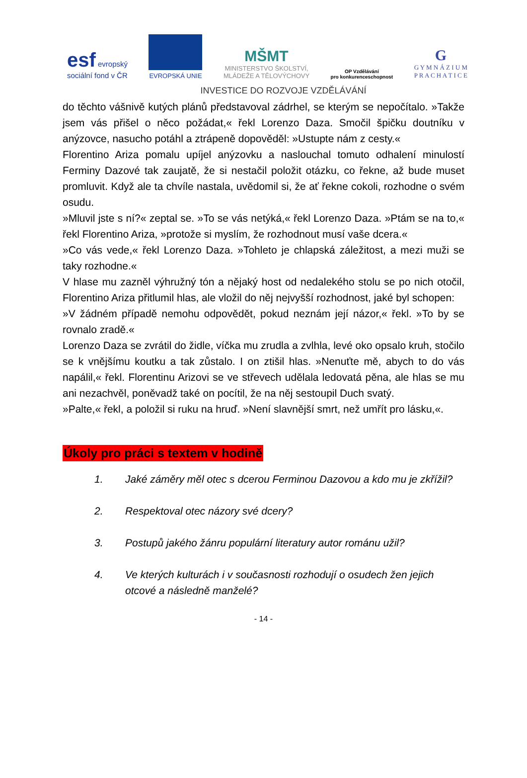esf evropský
sociální fond v ČR
EVROPSKÁ UNIE
MŠMT
MINISTERSTVO ŠKOLSTVÍ,
MLÁDEŽE A TĚLOVÝCHOVY
OP Vzdělávání
pro konkurenceschopnost
G
G Y M N Á Z I U M
P R A C H A T I C E
INVESTICE DO ROZVOJE VZDĚLÁVÁNÍ
do těchto vášnivě kutých plánů představoval zádrhel, se kterým se nepočítalo. »Takže jsem vás přišel o něco požádat,« řekl Lorenzo Daza. Smočil špičku doutníku v anýzovce, nasucho potáhl a ztrápeně dopověděl: »Ustupte nám z cesty.«
Florentino Ariza pomalu upíjel anýzovku a naslouchal tomuto odhalení minulostí Ferminy Dazové tak zaujatě, že si nestačil položit otázku, co řekne, až bude muset promluvit. Když ale ta chvíle nastala, uvědomil si, že ať řekne cokoli, rozhodne o svém osudu.
»Mluvil jste s ní?« zeptal se. »To se vás netýká,« řekl Lorenzo Daza. »Ptám se na to,« řekl Florentino Ariza, »protože si myslím, že rozhodnout musí vaše dcera.«
»Co vás vede,« řekl Lorenzo Daza. »Tohleto je chlapská záležitost, a mezi muži se taky rozhodne.«
V hlase mu zazněl výhružný tón a nějaký host od nedalekého stolu se po nich otočil, Florentino Ariza přitlumil hlas, ale vložil do něj nejvyšší rozhodnost, jaké byl schopen:
»V žádném případě nemohu odpovědět, pokud neznám její názor,« řekl. »To by se rovnalo zradě.«
Lorenzo Daza se zvrátil do židle, víčka mu zrudla a zvlhla, levé oko opsalo kruh, stočilo se k vnějšímu koutku a tak zůstalo. I on ztišil hlas. »Nenuťte mě, abych to do vás napálil,« řekl. Florentinu Arizovi se ve střevech udělala ledovatá pěna, ale hlas se mu ani nezachvěl, poněvadž také on pocítil, že na něj sestoupil Duch svatý.
»Palte,« řekl, a položil si ruku na hruď. »Není slavnější smrt, než umřít pro lásku,«.
Úkoly pro práci s textem v hodině
1. Jaké záměry měl otec s dcerou Ferminou Dazovou a kdo mu je zkřížil?
2. Respektoval otec názory své dcery?
3. Postupů jakého žánru populární literatury autor románu užil?
4. Ve kterých kulturách i v současnosti rozhodují o osudech žen jejich otcové a následně manželé?
- 14 -